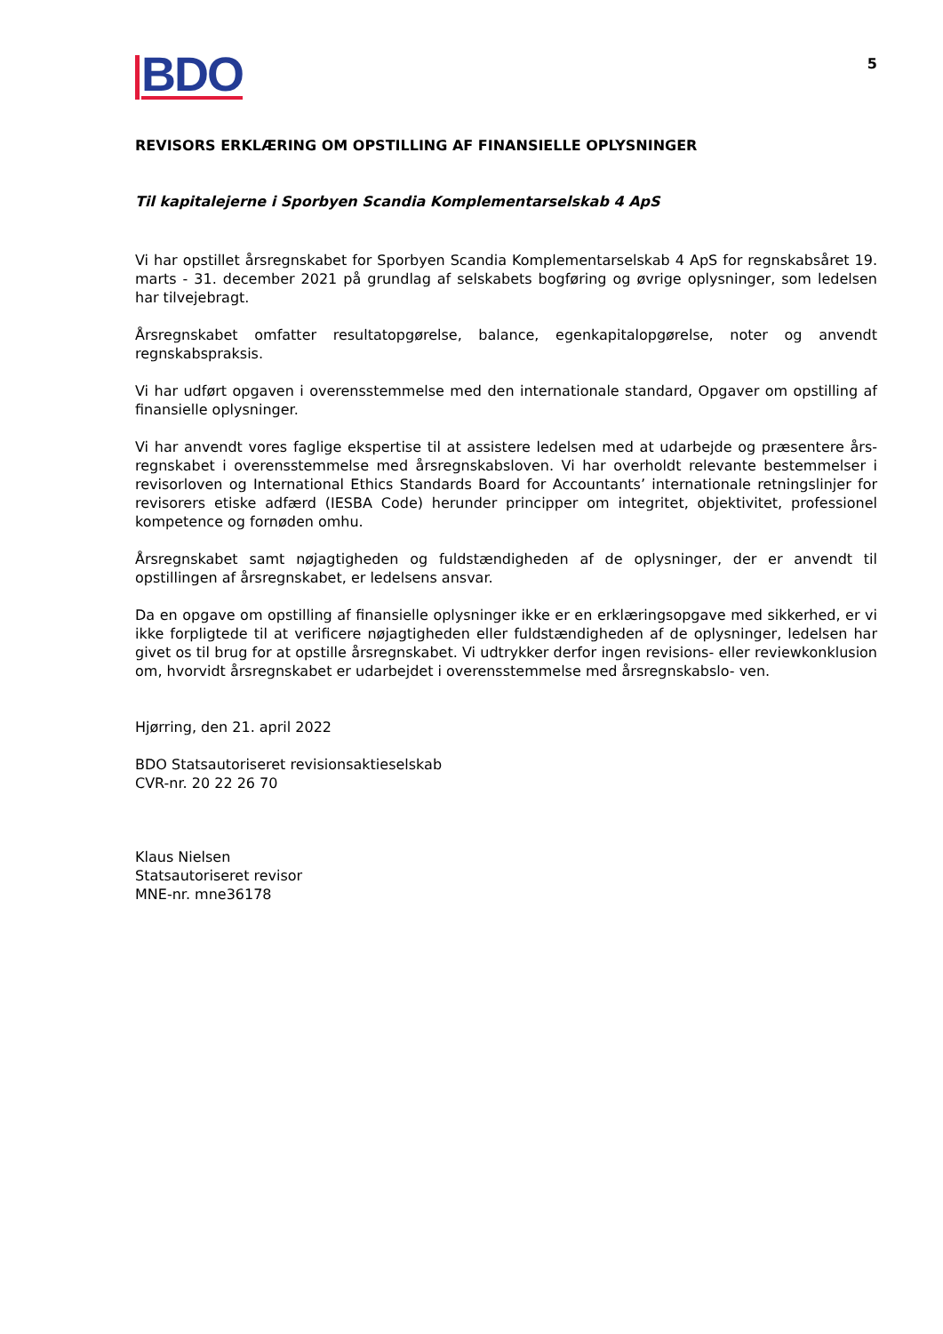BDO
5
REVISORS ERKLÆRING OM OPSTILLING AF FINANSIELLE OPLYSNINGER
Til kapitalejerne i Sporbyen Scandia Komplementarselskab 4 ApS
Vi har opstillet årsregnskabet for Sporbyen Scandia Komplementarselskab 4 ApS for regnskabsåret 19. marts - 31. december 2021 på grundlag af selskabets bogføring og øvrige oplysninger, som ledelsen har tilvejebragt.
Årsregnskabet omfatter resultatopgørelse, balance, egenkapitalopgørelse, noter og anvendt regnskabspraksis.
Vi har udført opgaven i overensstemmelse med den internationale standard, Opgaver om opstilling af finansielle oplysninger.
Vi har anvendt vores faglige ekspertise til at assistere ledelsen med at udarbejde og præsentere års- regnskabet i overensstemmelse med årsregnskabsloven. Vi har overholdt relevante bestemmelser i revisorloven og International Ethics Standards Board for Accountants’ internationale retningslinjer for revisorers etiske adfærd (IESBA Code) herunder principper om integritet, objektivitet, professionel kompetence og fornøden omhu.
Årsregnskabet samt nøjagtigheden og fuldstændigheden af de oplysninger, der er anvendt til opstillingen af årsregnskabet, er ledelsens ansvar.
Da en opgave om opstilling af finansielle oplysninger ikke er en erklæringsopgave med sikkerhed, er vi ikke forpligtede til at verificere nøjagtigheden eller fuldstændigheden af de oplysninger, ledelsen har givet os til brug for at opstille årsregnskabet. Vi udtrykker derfor ingen revisions- eller reviewkonklusion om, hvorvidt årsregnskabet er udarbejdet i overensstemmelse med årsregnskabslo- ven.
Hjørring, den 21. april 2022
BDO Statsautoriseret revisionsaktieselskab
CVR-nr. 20 22 26 70
Klaus Nielsen
Statsautoriseret revisor
MNE-nr. mne36178